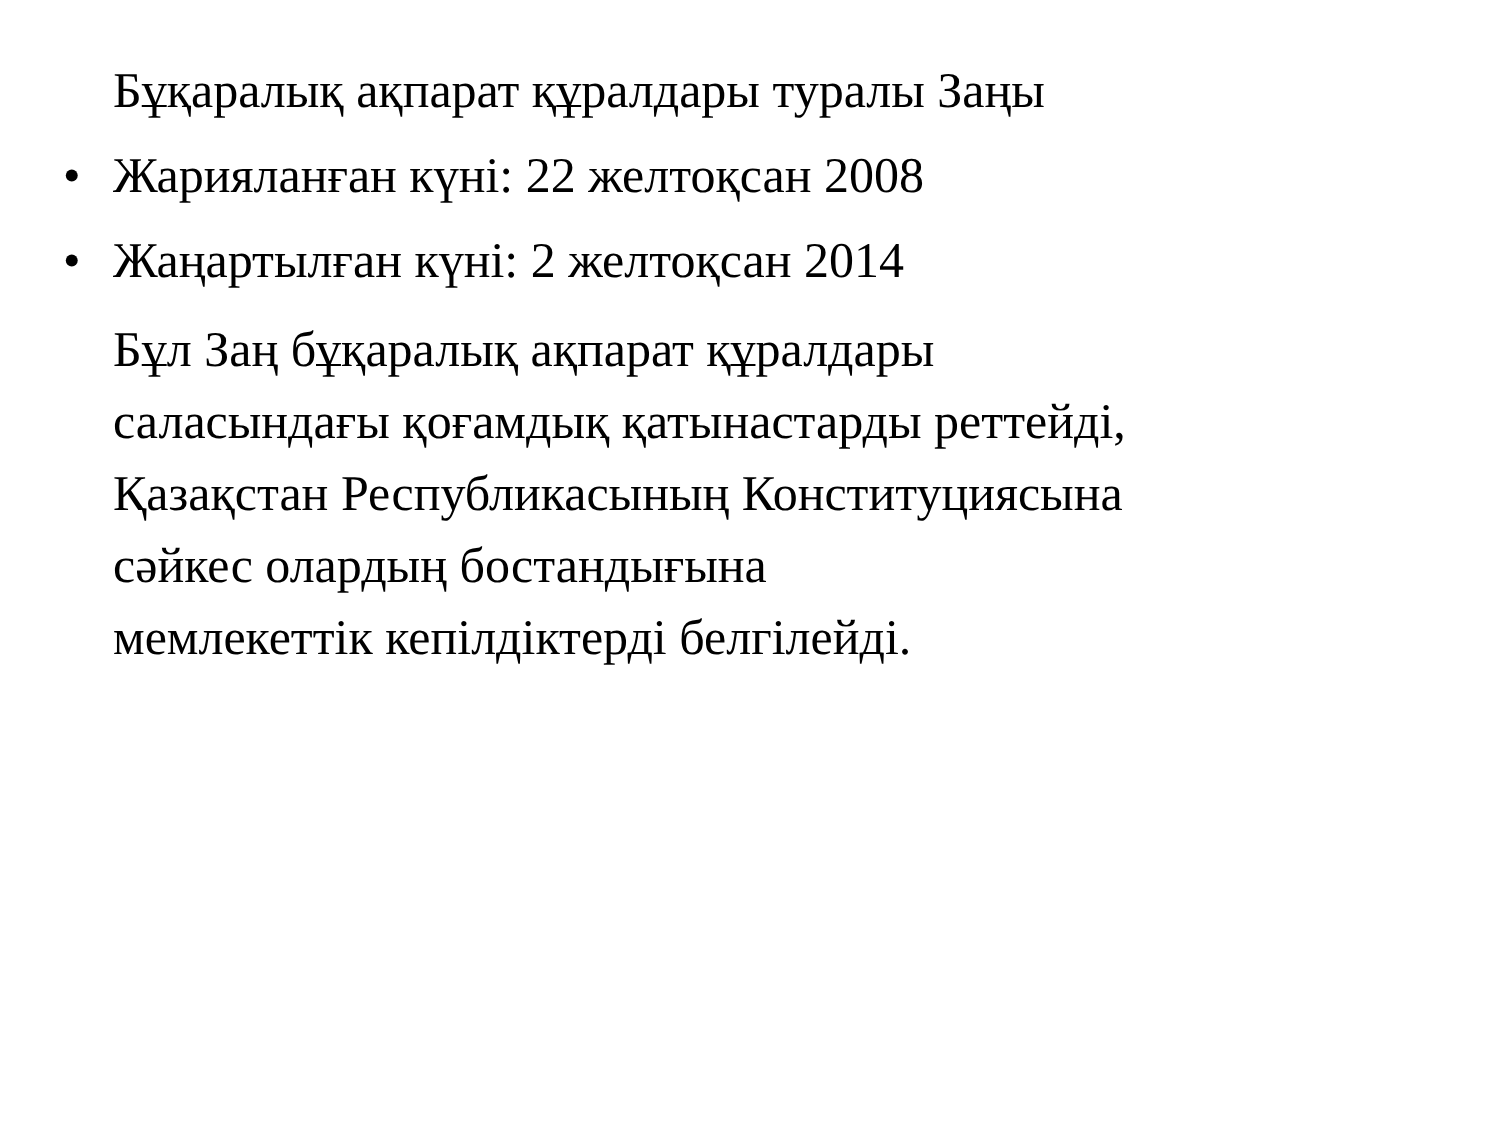Бұқаралық ақпарат құралдары туралы Заңы
• Жарияланған күні: 22 желтоқсан 2008
• Жаңартылған күні: 2 желтоқсан 2014
Бұл Заң бұқаралық ақпарат құралдары
саласындағы қоғамдық қатынастарды реттейді,
Қазақстан Республикасының Конституциясына
сәйкес олардың бостандығына
мемлекеттік кепілдіктерді белгілейді.